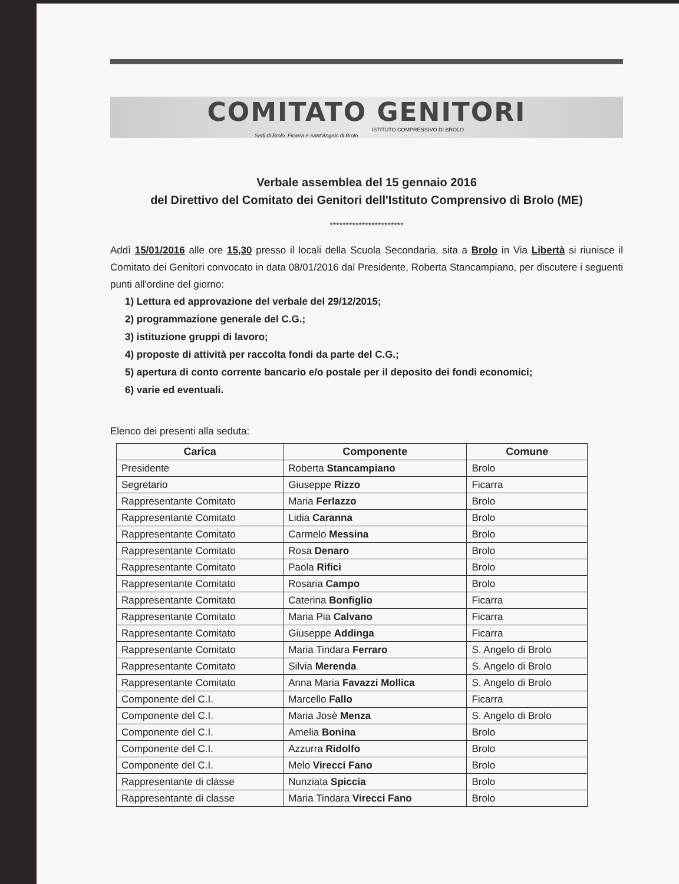COMITATO GENITORI
ISTITUTO COMPRENSIVO DI BROLO
Sedi di Brolo, Ficarra e Sant'Angelo di Brolo
Verbale assemblea del 15 gennaio 2016
del Direttivo del Comitato dei Genitori dell'Istituto Comprensivo di Brolo (ME)
***********************
Addì 15/01/2016 alle ore 15,30 presso il locali della Scuola Secondaria, sita a Brolo in Via Libertà si riunisce il Comitato dei Genitori convocato in data 08/01/2016 dal Presidente, Roberta Stancampiano, per discutere i seguenti punti all'ordine del giorno:
1) Lettura ed approvazione del verbale del 29/12/2015;
2) programmazione generale del C.G.;
3) istituzione gruppi di lavoro;
4) proposte di attività per raccolta fondi da parte del C.G.;
5) apertura di conto corrente bancario e/o postale per il deposito dei fondi economici;
6) varie ed eventuali.
Elenco dei presenti alla seduta:
| Carica | Componente | Comune |
| --- | --- | --- |
| Presidente | Roberta Stancampiano | Brolo |
| Segretario | Giuseppe Rizzo | Ficarra |
| Rappresentante Comitato | Maria Ferlazzo | Brolo |
| Rappresentante Comitato | Lidia Caranna | Brolo |
| Rappresentante Comitato | Carmelo Messina | Brolo |
| Rappresentante Comitato | Rosa Denaro | Brolo |
| Rappresentante Comitato | Paola Rifici | Brolo |
| Rappresentante Comitato | Rosaria Campo | Brolo |
| Rappresentante Comitato | Caterina Bonfiglio | Ficarra |
| Rappresentante Comitato | Maria Pia Calvano | Ficarra |
| Rappresentante Comitato | Giuseppe Addinga | Ficarra |
| Rappresentante Comitato | Maria Tindara Ferraro | S. Angelo di Brolo |
| Rappresentante Comitato | Silvia Merenda | S. Angelo di Brolo |
| Rappresentante Comitato | Anna Maria Favazzi Mollica | S. Angelo di Brolo |
| Componente del C.I. | Marcello Fallo | Ficarra |
| Componente del C.I. | Maria Josè Menza | S. Angelo di Brolo |
| Componente del C.I. | Amelia Bonina | Brolo |
| Componente del C.I. | Azzurra Ridolfo | Brolo |
| Componente del C.I. | Melo Virecci Fano | Brolo |
| Rappresentante di classe | Nunziata Spiccia | Brolo |
| Rappresentante di classe | Maria Tindara Virecci Fano | Brolo |